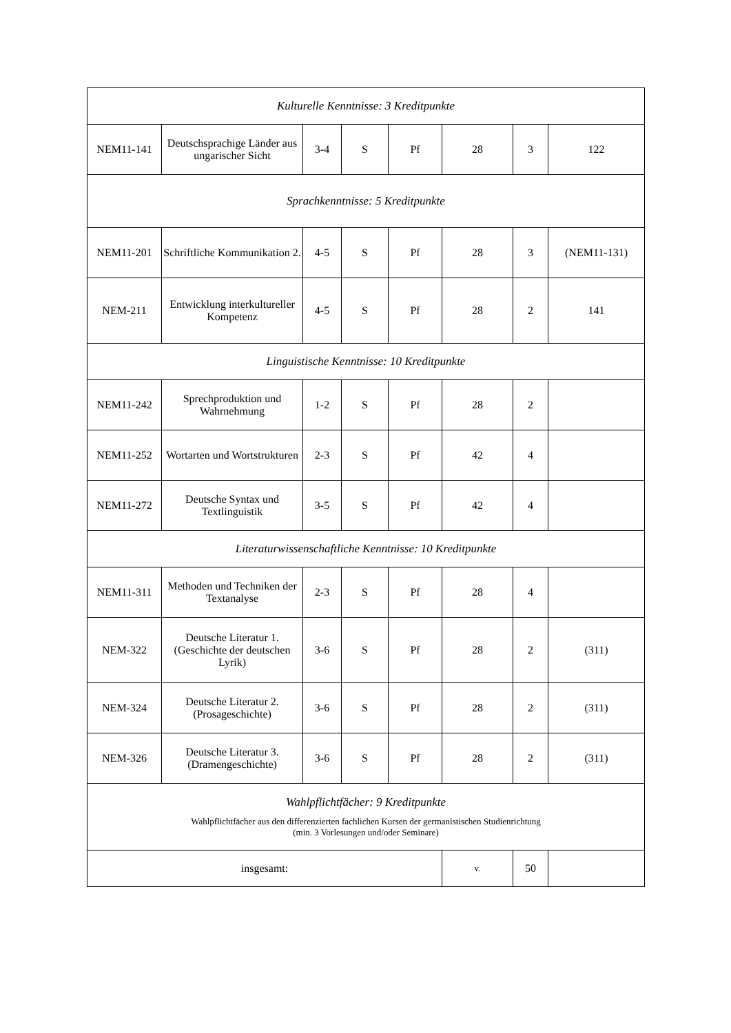| Kulturelle Kenntnisse: 3 Kreditpunkte | | | | | | | |
| NEM11-141 | Deutschsprachige Länder aus ungarischer Sicht | 3-4 | S | Pf | 28 | 3 | 122 |
| Sprachkenntnisse: 5 Kreditpunkte | | | | | | | |
| NEM11-201 | Schriftliche Kommunikation 2. | 4-5 | S | Pf | 28 | 3 | (NEM11-131) |
| NEM-211 | Entwicklung interkultureller Kompetenz | 4-5 | S | Pf | 28 | 2 | 141 |
| Linguistische Kenntnisse: 10 Kreditpunkte | | | | | | | |
| NEM11-242 | Sprechproduktion und Wahrnehmung | 1-2 | S | Pf | 28 | 2 | |
| NEM11-252 | Wortarten und Wortstrukturen | 2-3 | S | Pf | 42 | 4 | |
| NEM11-272 | Deutsche Syntax und Textlinguistik | 3-5 | S | Pf | 42 | 4 | |
| Literaturwissenschaftliche Kenntnisse: 10 Kreditpunkte | | | | | | | |
| NEM11-311 | Methoden und Techniken der Textanalyse | 2-3 | S | Pf | 28 | 4 | |
| NEM-322 | Deutsche Literatur 1. (Geschichte der deutschen Lyrik) | 3-6 | S | Pf | 28 | 2 | (311) |
| NEM-324 | Deutsche Literatur 2. (Prosageschichte) | 3-6 | S | Pf | 28 | 2 | (311) |
| NEM-326 | Deutsche Literatur 3. (Dramengeschichte) | 3-6 | S | Pf | 28 | 2 | (311) |
| Wahlpflichtfächer: 9 Kreditpunkte Wahlpflichtfächer aus den differenzierten fachlichen Kursen der germanistischen Studienrichtung (min. 3 Vorlesungen und/oder Seminare) | | | | | | | |
| insgesamt: | | | | | v. | 50 | |